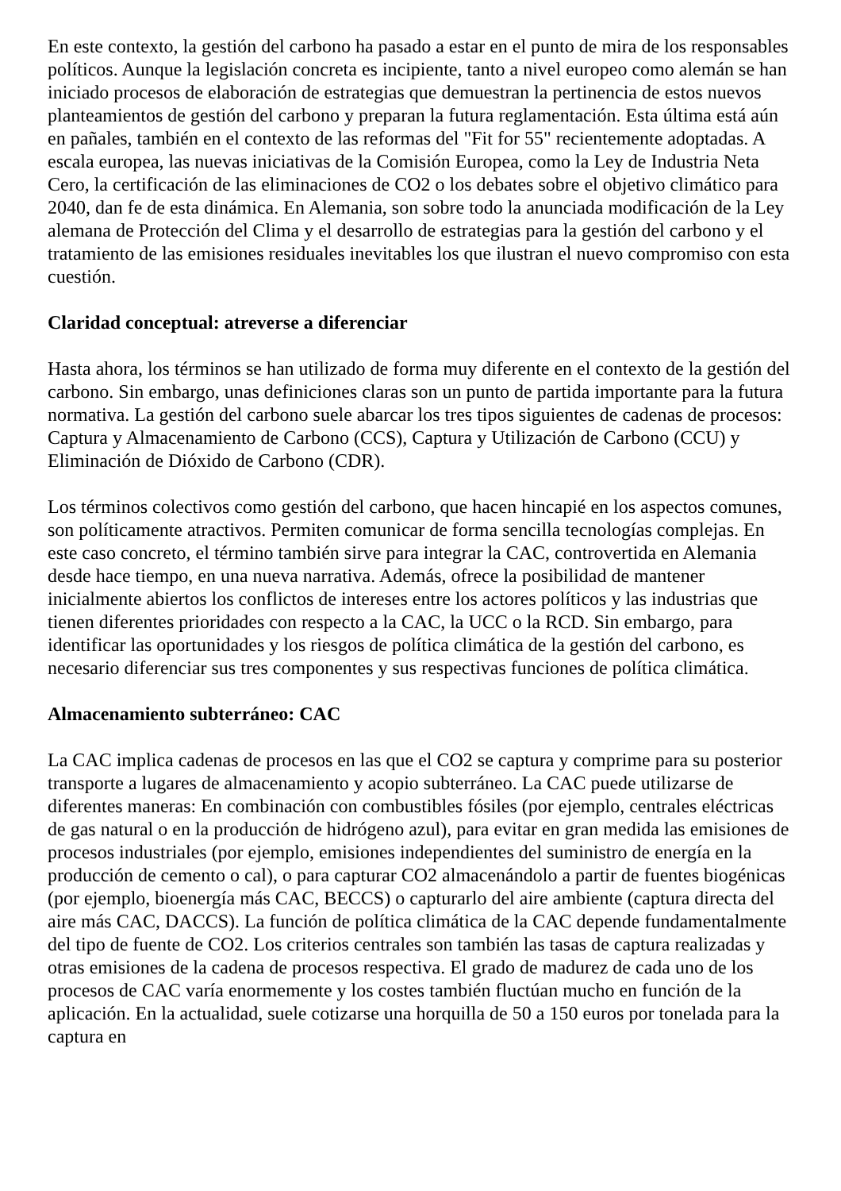En este contexto, la gestión del carbono ha pasado a estar en el punto de mira de los responsables políticos. Aunque la legislación concreta es incipiente, tanto a nivel europeo como alemán se han iniciado procesos de elaboración de estrategias que demuestran la pertinencia de estos nuevos planteamientos de gestión del carbono y preparan la futura reglamentación. Esta última está aún en pañales, también en el contexto de las reformas del "Fit for 55" recientemente adoptadas. A escala europea, las nuevas iniciativas de la Comisión Europea, como la Ley de Industria Neta Cero, la certificación de las eliminaciones de CO2 o los debates sobre el objetivo climático para 2040, dan fe de esta dinámica. En Alemania, son sobre todo la anunciada modificación de la Ley alemana de Protección del Clima y el desarrollo de estrategias para la gestión del carbono y el tratamiento de las emisiones residuales inevitables los que ilustran el nuevo compromiso con esta cuestión.
Claridad conceptual: atreverse a diferenciar
Hasta ahora, los términos se han utilizado de forma muy diferente en el contexto de la gestión del carbono. Sin embargo, unas definiciones claras son un punto de partida importante para la futura normativa. La gestión del carbono suele abarcar los tres tipos siguientes de cadenas de procesos: Captura y Almacenamiento de Carbono (CCS), Captura y Utilización de Carbono (CCU) y Eliminación de Dióxido de Carbono (CDR).
Los términos colectivos como gestión del carbono, que hacen hincapié en los aspectos comunes, son políticamente atractivos. Permiten comunicar de forma sencilla tecnologías complejas. En este caso concreto, el término también sirve para integrar la CAC, controvertida en Alemania desde hace tiempo, en una nueva narrativa. Además, ofrece la posibilidad de mantener inicialmente abiertos los conflictos de intereses entre los actores políticos y las industrias que tienen diferentes prioridades con respecto a la CAC, la UCC o la RCD. Sin embargo, para identificar las oportunidades y los riesgos de política climática de la gestión del carbono, es necesario diferenciar sus tres componentes y sus respectivas funciones de política climática.
Almacenamiento subterráneo: CAC
La CAC implica cadenas de procesos en las que el CO2 se captura y comprime para su posterior transporte a lugares de almacenamiento y acopio subterráneo. La CAC puede utilizarse de diferentes maneras: En combinación con combustibles fósiles (por ejemplo, centrales eléctricas de gas natural o en la producción de hidrógeno azul), para evitar en gran medida las emisiones de procesos industriales (por ejemplo, emisiones independientes del suministro de energía en la producción de cemento o cal), o para capturar CO2 almacenándolo a partir de fuentes biogénicas (por ejemplo, bioenergía más CAC, BECCS) o capturarlo del aire ambiente (captura directa del aire más CAC, DACCS). La función de política climática de la CAC depende fundamentalmente del tipo de fuente de CO2. Los criterios centrales son también las tasas de captura realizadas y otras emisiones de la cadena de procesos respectiva. El grado de madurez de cada uno de los procesos de CAC varía enormemente y los costes también fluctúan mucho en función de la aplicación. En la actualidad, suele cotizarse una horquilla de 50 a 150 euros por tonelada para la captura en